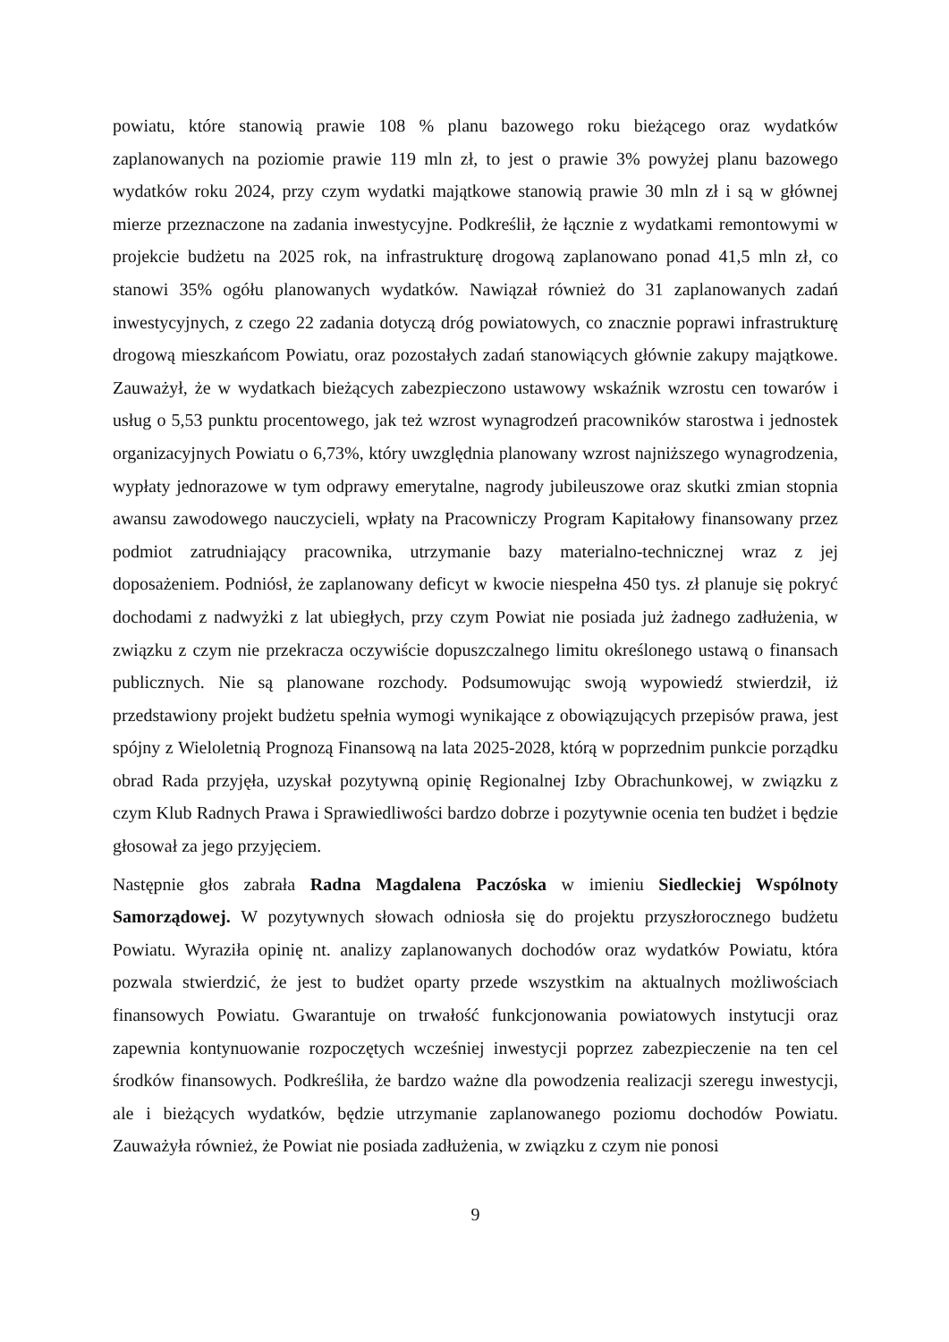powiatu, które stanowią prawie 108 % planu bazowego roku bieżącego oraz wydatków zaplanowanych na poziomie prawie 119 mln zł, to jest o prawie 3% powyżej planu bazowego wydatków roku 2024, przy czym wydatki majątkowe stanowią prawie 30 mln zł i są w głównej mierze przeznaczone na zadania inwestycyjne. Podkreślił, że łącznie z wydatkami remontowymi w projekcie budżetu na 2025 rok, na infrastrukturę drogową zaplanowano ponad 41,5 mln zł, co stanowi 35% ogółu planowanych wydatków. Nawiązał również do 31 zaplanowanych zadań inwestycyjnych, z czego 22 zadania dotyczą dróg powiatowych, co znacznie poprawi infrastrukturę drogową mieszkańcom Powiatu, oraz pozostałych zadań stanowiących głównie zakupy majątkowe. Zauważył, że w wydatkach bieżących zabezpieczono ustawowy wskaźnik wzrostu cen towarów i usług o 5,53 punktu procentowego, jak też wzrost wynagrodzeń pracowników starostwa i jednostek organizacyjnych Powiatu o 6,73%, który uwzględnia planowany wzrost najniższego wynagrodzenia, wypłaty jednorazowe w tym odprawy emerytalne, nagrody jubileuszowe oraz skutki zmian stopnia awansu zawodowego nauczycieli, wpłaty na Pracowniczy Program Kapitałowy finansowany przez podmiot zatrudniający pracownika, utrzymanie bazy materialno-technicznej wraz z jej doposażeniem. Podniósł, że zaplanowany deficyt w kwocie niespełna 450 tys. zł planuje się pokryć dochodami z nadwyżki z lat ubiegłych, przy czym Powiat nie posiada już żadnego zadłużenia, w związku z czym nie przekracza oczywiście dopuszczalnego limitu określonego ustawą o finansach publicznych. Nie są planowane rozchody. Podsumowując swoją wypowiedź stwierdził, iż przedstawiony projekt budżetu spełnia wymogi wynikające z obowiązujących przepisów prawa, jest spójny z Wieloletnią Prognozą Finansową na lata 2025-2028, którą w poprzednim punkcie porządku obrad Rada przyjęła, uzyskał pozytywną opinię Regionalnej Izby Obrachunkowej, w związku z czym Klub Radnych Prawa i Sprawiedliwości bardzo dobrze i pozytywnie ocenia ten budżet i będzie głosował za jego przyjęciem.
Następnie głos zabrała Radna Magdalena Paczóska w imieniu Siedleckiej Wspólnoty Samorządowej. W pozytywnych słowach odniosła się do projektu przyszłorocznego budżetu Powiatu. Wyraziła opinię nt. analizy zaplanowanych dochodów oraz wydatków Powiatu, która pozwala stwierdzić, że jest to budżet oparty przede wszystkim na aktualnych możliwościach finansowych Powiatu. Gwarantuje on trwałość funkcjonowania powiatowych instytucji oraz zapewnia kontynuowanie rozpoczętych wcześniej inwestycji poprzez zabezpieczenie na ten cel środków finansowych. Podkreśliła, że bardzo ważne dla powodzenia realizacji szeregu inwestycji, ale i bieżących wydatków, będzie utrzymanie zaplanowanego poziomu dochodów Powiatu. Zauważyła również, że Powiat nie posiada zadłużenia, w związku z czym nie ponosi
9